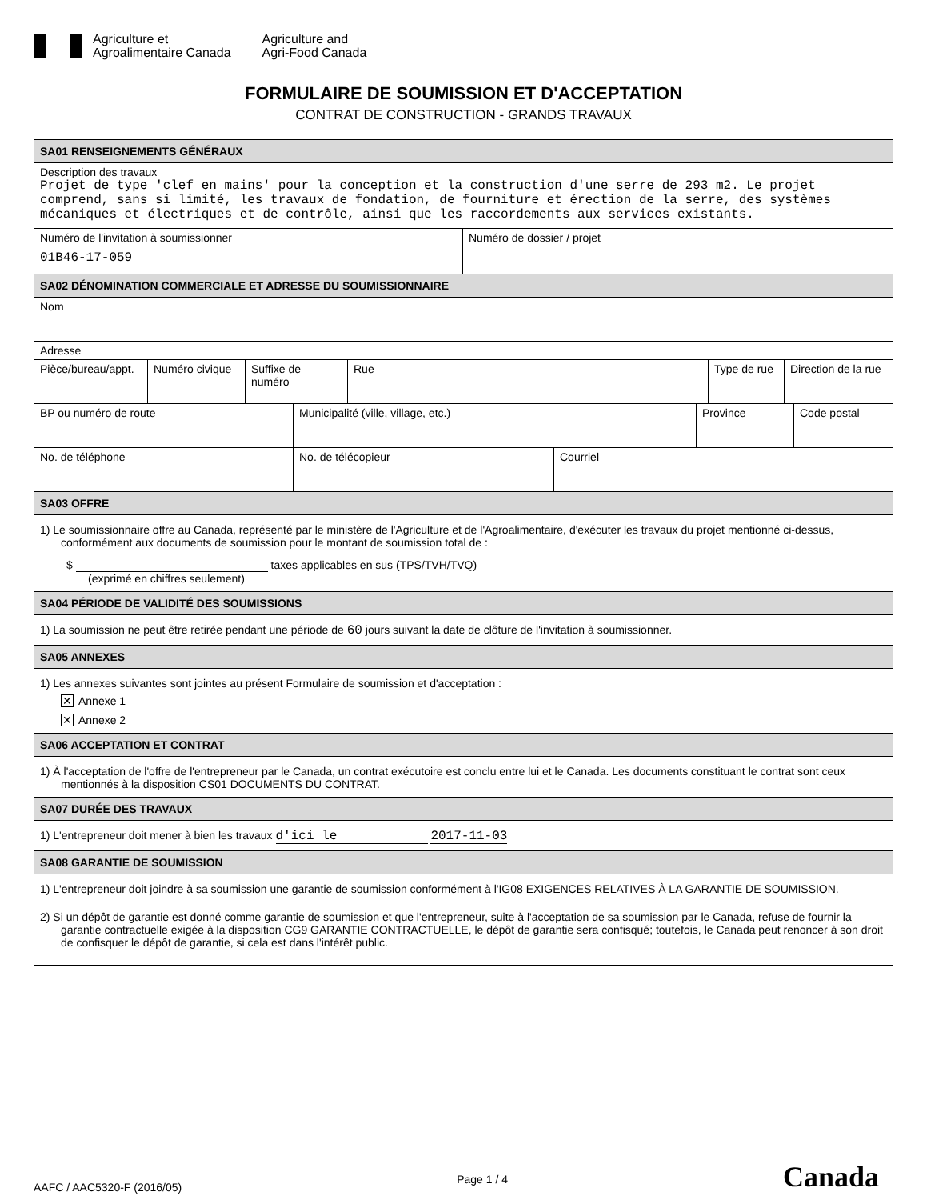Agriculture et
Agroalimentaire Canada
Agriculture and
Agri-Food Canada
FORMULAIRE DE SOUMISSION ET D'ACCEPTATION
CONTRAT DE CONSTRUCTION - GRANDS TRAVAUX
SA01 RENSEIGNEMENTS GÉNÉRAUX
Description des travaux
Projet de type 'clef en mains' pour la conception et la construction d'une serre de 293 m2. Le projet comprend, sans si limité, les travaux de fondation, de fourniture et érection de la serre, des systèmes mécaniques et électriques et de contrôle, ainsi que les raccordements aux services existants.
Numéro de l'invitation à soumissionner
01B46-17-059
Numéro de dossier / projet
SA02 DÉNOMINATION COMMERCIALE ET ADRESSE DU SOUMISSIONNAIRE
Nom
Adresse
Pièce/bureau/appt.
Numéro civique Suffixe de numéro
Rue Type de rue Direction de la rue
BP ou numéro de route Municipalité (ville, village, etc.)
Province Code postal
No. de téléphone No. de télécopieur Courriel
SA03 OFFRE
1) Le soumissionnaire offre au Canada, représenté par le ministère de l'Agriculture et de l'Agroalimentaire, d'exécuter les travaux du projet mentionné ci-dessus, conformément aux documents de soumission pour le montant de soumission total de :
$ taxes applicables en sus (TPS/TVH/TVQ)
(exprimé en chiffres seulement)
SA04 PÉRIODE DE VALIDITÉ DES SOUMISSIONS
1) La soumission ne peut être retirée pendant une période de 60 jours suivant la date de clôture de l'invitation à soumissionner.
SA05 ANNEXES
1) Les annexes suivantes sont jointes au présent Formulaire de soumission et d'acceptation :
✕ Annexe 1
✕ Annexe 2
SA06 ACCEPTATION ET CONTRAT
1) À l'acceptation de l'offre de l'entrepreneur par le Canada, un contrat exécutoire est conclu entre lui et le Canada. Les documents constituant le contrat sont ceux mentionnés à la disposition CS01 DOCUMENTS DU CONTRAT.
SA07 DURÉE DES TRAVAUX
1) L'entrepreneur doit mener à bien les travaux d'ici le 2017-11-03
SA08 GARANTIE DE SOUMISSION
1) L'entrepreneur doit joindre à sa soumission une garantie de soumission conformément à l'IG08 EXIGENCES RELATIVES À LA GARANTIE DE SOUMISSION.
2) Si un dépôt de garantie est donné comme garantie de soumission et que l'entrepreneur, suite à l'acceptation de sa soumission par le Canada, refuse de fournir la garantie contractuelle exigée à la disposition CG9 GARANTIE CONTRACTUELLE, le dépôt de garantie sera confisqué; toutefois, le Canada peut renoncer à son droit de confisquer le dépôt de garantie, si cela est dans l'intérêt public.
AAFC / AAC5320-F (2016/05) Page 1 / 4 Canada